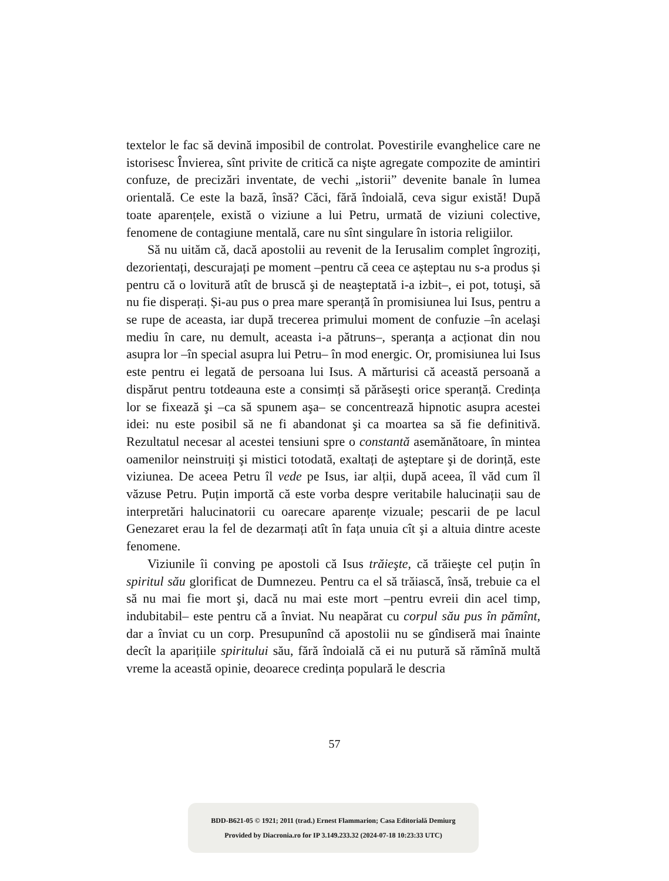textelor le fac să devină imposibil de controlat. Povestirile evanghelice care ne istorisesc Învierea, sînt privite de critică ca nişte agregate compozite de amintiri confuze, de precizări inventate, de vechi „istorii” devenite banale în lumea orientală. Ce este la bază, însă? Căci, fără îndoială, ceva sigur există! După toate aparențele, există o viziune a lui Petru, urmată de viziuni colective, fenomene de contagiune mentală, care nu sînt singulare în istoria religiilor.
Să nu uităm că, dacă apostolii au revenit de la Ierusalim complet îngroziți, dezorientați, descurajați pe moment –pentru că ceea ce așteptau nu s-a produs și pentru că o lovitură atît de bruscă şi de neaşteptată i-a izbit–, ei pot, totuşi, să nu fie disperați. Și-au pus o prea mare speranță în promisiunea lui Isus, pentru a se rupe de aceasta, iar după trecerea primului moment de confuzie –în acelaşi mediu în care, nu demult, aceasta i-a pătruns–, speranța a acționat din nou asupra lor –în special asupra lui Petru– în mod energic. Or, promisiunea lui Isus este pentru ei legată de persoana lui Isus. A mărturisi că această persoană a dispărut pentru totdeauna este a consimți să părăseşti orice speranță. Credința lor se fixează şi –ca să spunem aşa– se concentrează hipnotic asupra acestei idei: nu este posibil să ne fi abandonat şi ca moartea sa să fie definitivă. Rezultatul necesar al acestei tensiuni spre o constantă asemănătoare, în mintea oamenilor neinstruiți şi mistici totodată, exaltați de aşteptare şi de dorință, este viziunea. De aceea Petru îl vede pe Isus, iar alții, după aceea, îl văd cum îl văzuse Petru. Puțin importă că este vorba despre veritabile halucinații sau de interpretări halucinatorii cu oarecare aparențe vizuale; pescarii de pe lacul Genezaret erau la fel de dezarmați atît în fața unuia cît şi a altuia dintre aceste fenomene.
Viziunile îi conving pe apostoli că Isus trăieşte, că trăieşte cel puțin în spiritul său glorificat de Dumnezeu. Pentru ca el să trăiască, însă, trebuie ca el să nu mai fie mort şi, dacă nu mai este mort –pentru evreii din acel timp, indubitabil– este pentru că a înviat. Nu neapărat cu corpul său pus în pămînt, dar a înviat cu un corp. Presupunînd că apostolii nu se gîndiseră mai înainte decît la aparițiile spiritului său, fără îndoială că ei nu putură să rămînă multă vreme la această opinie, deoarece credința populară le descria
57
BDD-B621-05 © 1921; 2011 (trad.) Ernest Flammarion; Casa Editorială Demiurg
Provided by Diacronia.ro for IP 3.149.233.32 (2024-07-18 10:23:33 UTC)